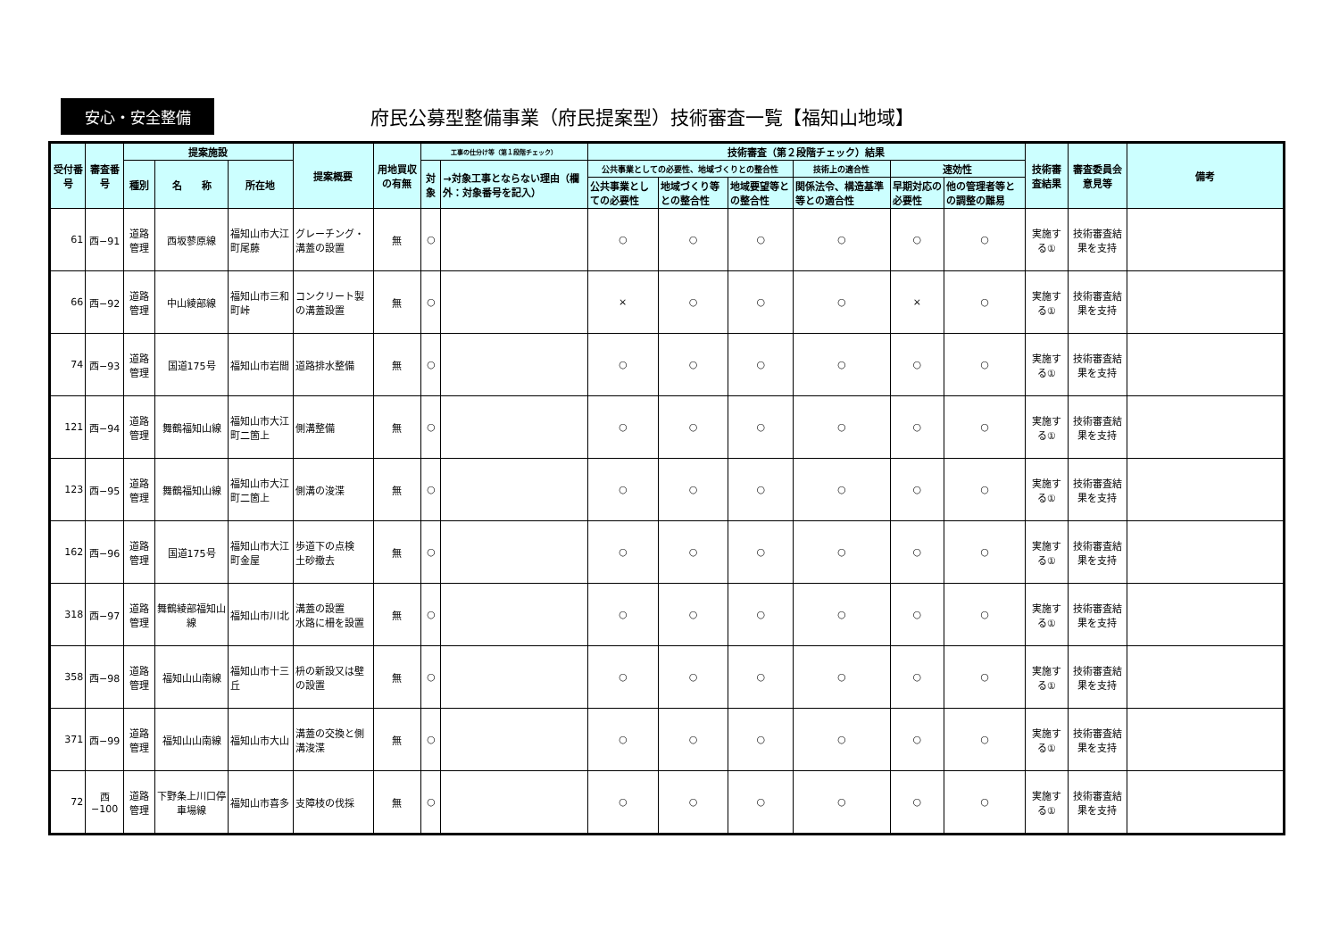安心・安全整備
府民公募型整備事業（府民提案型）技術審査一覧【福知山地域】
| 受付番号 | 審査番号 | 提案施設 | | | 提案概要 | 用地買収の有無 | 工事の仕分け等（第１段階チェック） | | 技術審査（第２段階チェック）結果 | | | | | | 技術審査結果 | 審査委員会意見等 | 備考 |
| --- | --- | --- | --- | --- | --- | --- | --- | --- | --- | --- | --- | --- | --- | --- | --- | --- | --- |
| | | 種別 | 名 称 | 所在地 | | | 対象 | →対象工事とならない理由（欄外：対象番号を記入） | 公共事業としての必要性、地域づくりとの整合性 | | | 技術上の適合性 | 速効性 | | | | |
| | | | | | | | | | 公共事業としての必要性 | 地域づくり等との整合性 | 地域要望等との整合性 | 関係法令、構造基準等との適合性 | 早期対応の必要性 | 他の管理者等との調整の難易 | | | |
| 61 | 西−91 | 道路管理 | 西坂蓼原線 | 福知山市大江町尾藤 | グレーチング・溝蓋の設置 | 無 | ○ | | ○ | ○ | ○ | ○ | ○ | ○ | 実施する① | 技術審査結果を支持 | |
| 66 | 西−92 | 道路管理 | 中山綾部線 | 福知山市三和町峠 | コンクリート製の溝蓋設置 | 無 | ○ | | × | ○ | ○ | ○ | × | ○ | 実施する① | 技術審査結果を支持 | |
| 74 | 西−93 | 道路管理 | 国道175号 | 福知山市岩間 | 道路排水整備 | 無 | ○ | | ○ | ○ | ○ | ○ | ○ | ○ | 実施する① | 技術審査結果を支持 | |
| 121 | 西−94 | 道路管理 | 舞鶴福知山線 | 福知山市大江町二箇上 | 側溝整備 | 無 | ○ | | ○ | ○ | ○ | ○ | ○ | ○ | 実施する① | 技術審査結果を支持 | |
| 123 | 西−95 | 道路管理 | 舞鶴福知山線 | 福知山市大江町二箇上 | 側溝の浚渫 | 無 | ○ | | ○ | ○ | ○ | ○ | ○ | ○ | 実施する① | 技術審査結果を支持 | |
| 162 | 西−96 | 道路管理 | 国道175号 | 福知山市大江町金屋 | 歩道下の点検 土砂撤去 | 無 | ○ | | ○ | ○ | ○ | ○ | ○ | ○ | 実施する① | 技術審査結果を支持 | |
| 318 | 西−97 | 道路管理 | 舞鶴綾部福知山線 | 福知山市川北 | 溝蓋の設置 水路に柵を設置 | 無 | ○ | | ○ | ○ | ○ | ○ | ○ | ○ | 実施する① | 技術審査結果を支持 | |
| 358 | 西−98 | 道路管理 | 福知山山南線 | 福知山市十三丘 | 枡の新設又は壁の設置 | 無 | ○ | | ○ | ○ | ○ | ○ | ○ | ○ | 実施する① | 技術審査結果を支持 | |
| 371 | 西−99 | 道路管理 | 福知山山南線 | 福知山市大山 | 溝蓋の交換と側溝浚渫 | 無 | ○ | | ○ | ○ | ○ | ○ | ○ | ○ | 実施する① | 技術審査結果を支持 | |
| 72 | 西−100 | 道路管理 | 下野条上川口停車場線 | 福知山市喜多 | 支障枝の伐採 | 無 | ○ | | ○ | ○ | ○ | ○ | ○ | ○ | 実施する① | 技術審査結果を支持 | |